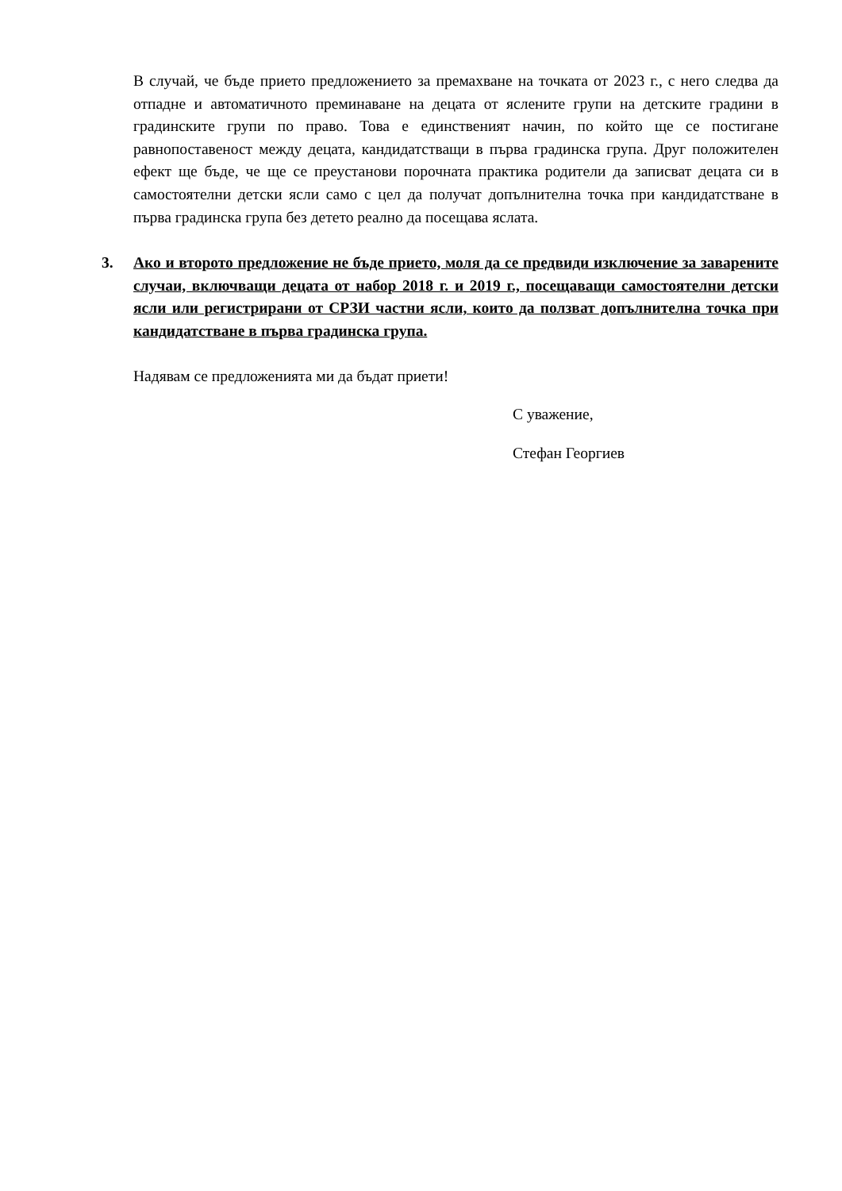В случай, че бъде прието предложението за премахване на точката от 2023 г., с него следва да отпадне и автоматичното преминаване на децата от яслените групи на детските градини в градинските групи по право. Това е единственият начин, по който ще се постигане равнопоставеност между децата, кандидатстващи в първа градинска група. Друг положителен ефект ще бъде, че ще се преустанови порочната практика родители да записват децата си в самостоятелни детски ясли само с цел да получат допълнителна точка при кандидатстване в първа градинска група без детето реално да посещава яслата.
3. Ако и второто предложение не бъде прието, моля да се предвиди изключение за заварените случаи, включващи децата от набор 2018 г. и 2019 г., посещаващи самостоятелни детски ясли или регистрирани от СРЗИ частни ясли, които да ползват допълнителна точка при кандидатстване в първа градинска група.
Надявам се предложенията ми да бъдат приети!
С уважение,
Стефан Георгиев